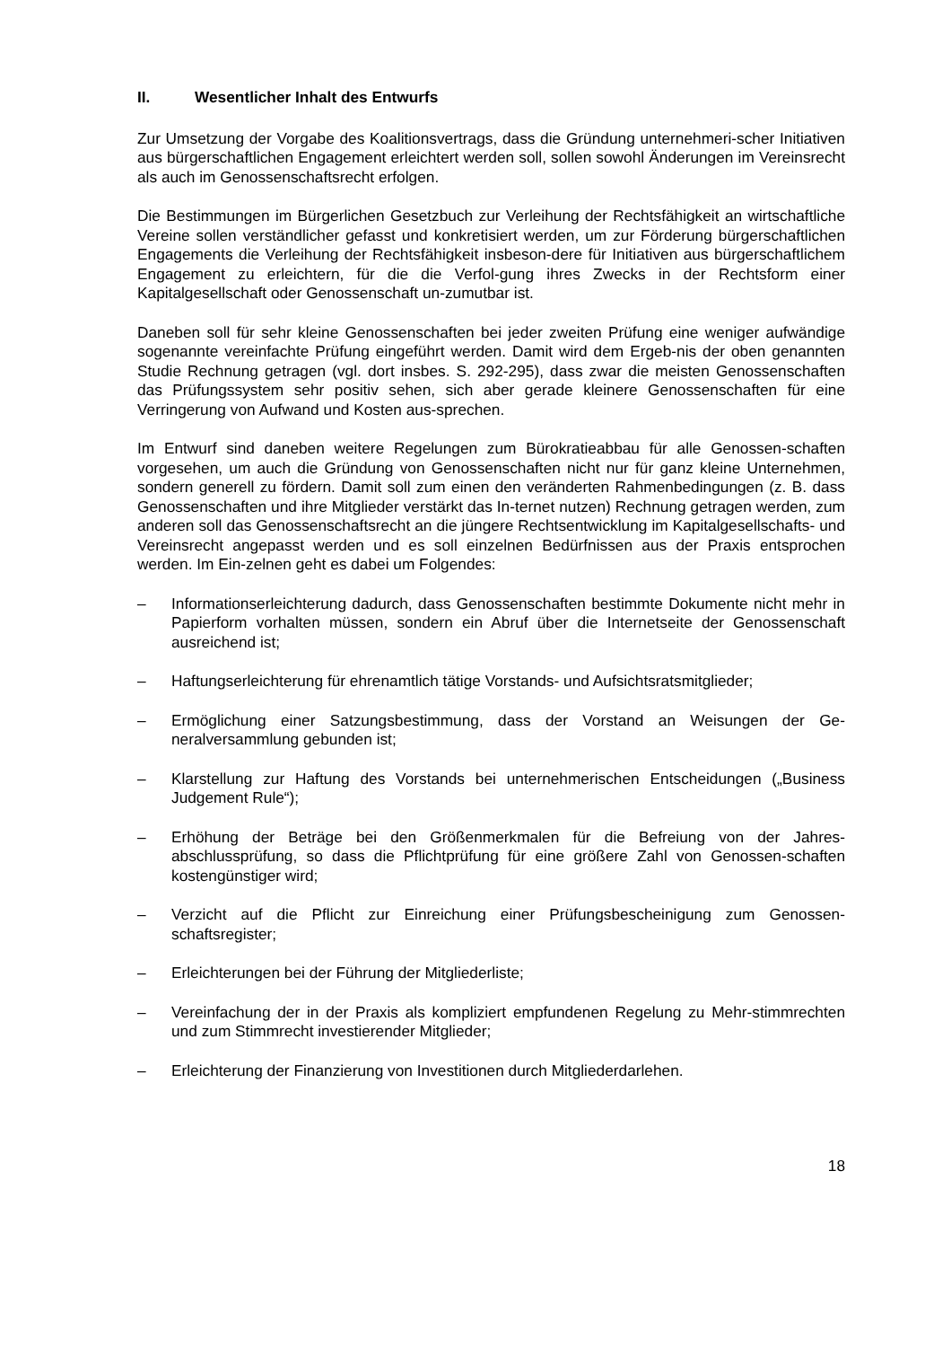II. Wesentlicher Inhalt des Entwurfs
Zur Umsetzung der Vorgabe des Koalitionsvertrags, dass die Gründung unternehmeri-scher Initiativen aus bürgerschaftlichen Engagement erleichtert werden soll, sollen sowohl Änderungen im Vereinsrecht als auch im Genossenschaftsrecht erfolgen.
Die Bestimmungen im Bürgerlichen Gesetzbuch zur Verleihung der Rechtsfähigkeit an wirtschaftliche Vereine sollen verständlicher gefasst und konkretisiert werden, um zur Förderung bürgerschaftlichen Engagements die Verleihung der Rechtsfähigkeit insbeson-dere für Initiativen aus bürgerschaftlichem Engagement zu erleichtern, für die die Verfol-gung ihres Zwecks in der Rechtsform einer Kapitalgesellschaft oder Genossenschaft un-zumutbar ist.
Daneben soll für sehr kleine Genossenschaften bei jeder zweiten Prüfung eine weniger aufwändige sogenannte vereinfachte Prüfung eingeführt werden. Damit wird dem Ergeb-nis der oben genannten Studie Rechnung getragen (vgl. dort insbes. S. 292-295), dass zwar die meisten Genossenschaften das Prüfungssystem sehr positiv sehen, sich aber gerade kleinere Genossenschaften für eine Verringerung von Aufwand und Kosten aus-sprechen.
Im Entwurf sind daneben weitere Regelungen zum Bürokratieabbau für alle Genossen-schaften vorgesehen, um auch die Gründung von Genossenschaften nicht nur für ganz kleine Unternehmen, sondern generell zu fördern. Damit soll zum einen den veränderten Rahmenbedingungen (z. B. dass Genossenschaften und ihre Mitglieder verstärkt das In-ternet nutzen) Rechnung getragen werden, zum anderen soll das Genossenschaftsrecht an die jüngere Rechtsentwicklung im Kapitalgesellschafts- und Vereinsrecht angepasst werden und es soll einzelnen Bedürfnissen aus der Praxis entsprochen werden. Im Ein-zelnen geht es dabei um Folgendes:
– Informationserleichterung dadurch, dass Genossenschaften bestimmte Dokumente nicht mehr in Papierform vorhalten müssen, sondern ein Abruf über die Internetseite der Genossenschaft ausreichend ist;
– Haftungserleichterung für ehrenamtlich tätige Vorstands- und Aufsichtsratsmitglieder;
– Ermöglichung einer Satzungsbestimmung, dass der Vorstand an Weisungen der Ge-neralversammlung gebunden ist;
– Klarstellung zur Haftung des Vorstands bei unternehmerischen Entscheidungen („Business Judgement Rule“);
– Erhöhung der Beträge bei den Größenmerkmalen für die Befreiung von der Jahres-abschlussprüfung, so dass die Pflichtprüfung für eine größere Zahl von Genossen-schaften kostengünstiger wird;
– Verzicht auf die Pflicht zur Einreichung einer Prüfungsbescheinigung zum Genossen-schaftsregister;
– Erleichterungen bei der Führung der Mitgliederliste;
– Vereinfachung der in der Praxis als kompliziert empfundenen Regelung zu Mehr-stimmrechten und zum Stimmrecht investierender Mitglieder;
– Erleichterung der Finanzierung von Investitionen durch Mitgliederdarlehen.
18